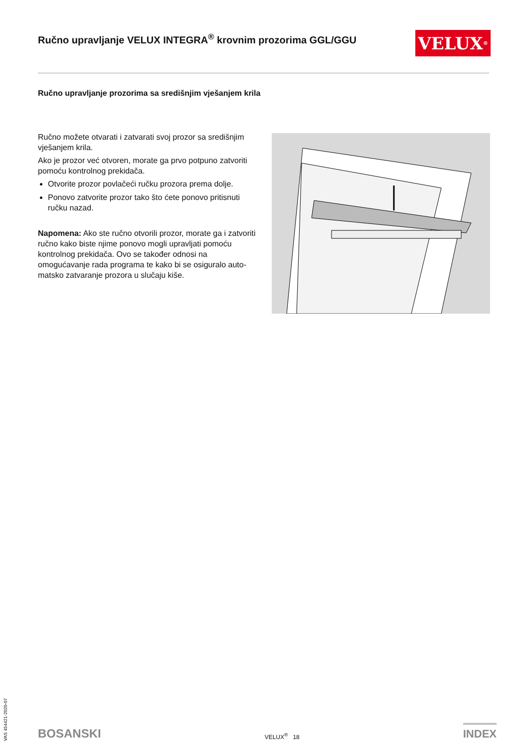Ručno upravljanje VELUX INTEGRA<sup>®</sup> krovnim prozorima GGL/GGU
VELUX<sup>®</sup>
Ručno upravljanje prozorima sa središnjim vješanjem krila
Ručno možete otvarati i zatvarati svoj prozor sa središnjim vješanjem krila.
Ako je prozor već otvoren, morate ga prvo potpuno zatvoriti pomoću kontrolnog prekidača.
Otvorite prozor povlačeći ručku prozora prema dolje.
Ponovo zatvorite prozor tako što ćete ponovo pritisnuti ručku nazad.
Napomena: Ako ste ručno otvorili prozor, morate ga i zatvoriti ručno kako biste njime ponovo mogli upravljati pomoću kontrolnog prekidača. Ovo se također odnosi na omogućavanje rada programa te kako bi se osiguralo auto-matsko zatvaranje prozora u slučaju kiše.
VAS 454421-2020-07
BOSANSKI VELUX<sup>®</sup> 18 INDEX